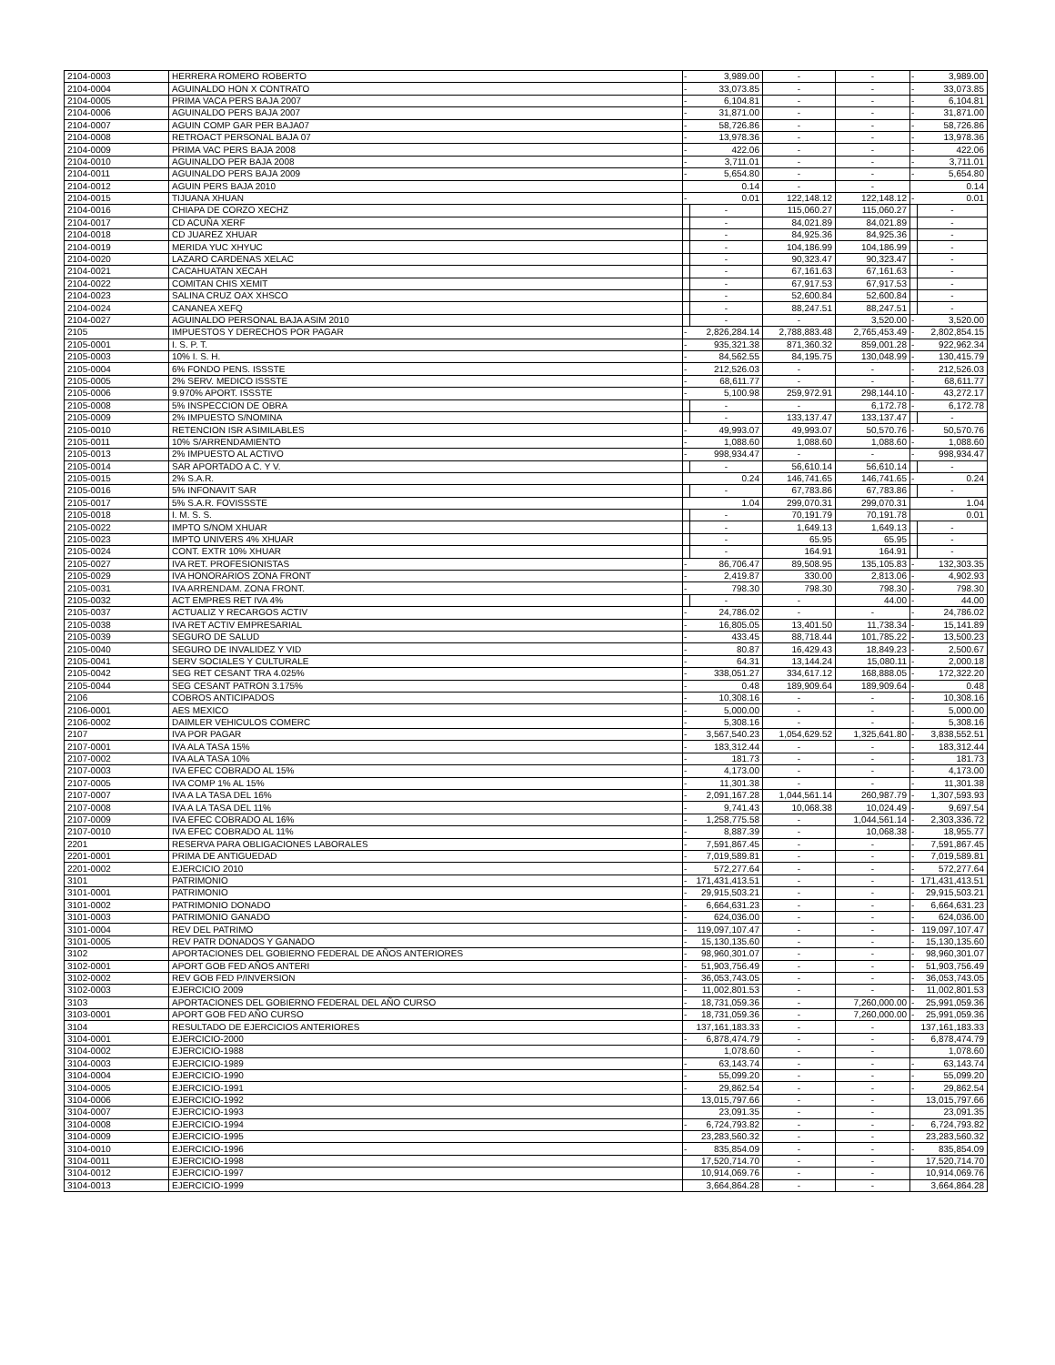| 2104-0003 | HERRERA ROMERO ROBERTO | - | 3,989.00 | - | - | - | 3,989.00 |
| 2104-0004 | AGUINALDO HON X CONTRATO | - | 33,073.85 | - | - | - | 33,073.85 |
| 2104-0005 | PRIMA VACA PERS BAJA 2007 | - | 6,104.81 | - | - | - | 6,104.81 |
| 2104-0006 | AGUINALDO PERS BAJA 2007 | - | 31,871.00 | - | - | - | 31,871.00 |
| 2104-0007 | AGUIN COMP GAR PER BAJA07 | - | 58,726.86 | - | - | - | 58,726.86 |
| 2104-0008 | RETROACT PERSONAL BAJA 07 | - | 13,978.36 | - | - | - | 13,978.36 |
| 2104-0009 | PRIMA VAC PERS BAJA 2008 | - | 422.06 | - | - | - | 422.06 |
| 2104-0010 | AGUINALDO PER BAJA 2008 | - | 3,711.01 | - | - | - | 3,711.01 |
| 2104-0011 | AGUINALDO PERS BAJA 2009 | - | 5,654.80 | - | - | - | 5,654.80 |
| 2104-0012 | AGUIN PERS BAJA 2010 | | 0.14 | - | - | | 0.14 |
| 2104-0015 | TIJUANA XHUAN | - | 0.01 | 122,148.12 | 122,148.12 | - | 0.01 |
| 2104-0016 | CHIAPA DE CORZO XECHZ | | - | 115,060.27 | 115,060.27 | | - |
| 2104-0017 | CD ACUÑA XERF | | - | 84,021.89 | 84,021.89 | | - |
| 2104-0018 | CD JUAREZ XHUAR | | - | 84,925.36 | 84,925.36 | | - |
| 2104-0019 | MERIDA YUC XHYUC | | - | 104,186.99 | 104,186.99 | | - |
| 2104-0020 | LAZARO CARDENAS XELAC | | - | 90,323.47 | 90,323.47 | | - |
| 2104-0021 | CACAHUATAN XECAH | | - | 67,161.63 | 67,161.63 | | - |
| 2104-0022 | COMITAN CHIS XEMIT | | - | 67,917.53 | 67,917.53 | | - |
| 2104-0023 | SALINA CRUZ OAX XHSCO | | - | 52,600.84 | 52,600.84 | | - |
| 2104-0024 | CANANEA XEFQ | | - | 88,247.51 | 88,247.51 | | - |
| 2104-0027 | AGUINALDO PERSONAL BAJA ASIM 2010 | | - | - | 3,520.00 | - | 3,520.00 |
| 2105 | IMPUESTOS Y DERECHOS POR PAGAR | - | 2,826,284.14 | 2,788,883.48 | 2,765,453.49 | - | 2,802,854.15 |
| 2105-0001 | I. S. P. T. | - | 935,321.38 | 871,360.32 | 859,001.28 | - | 922,962.34 |
| 2105-0003 | 10% I. S. H. | - | 84,562.55 | 84,195.75 | 130,048.99 | - | 130,415.79 |
| 2105-0004 | 6% FONDO PENS. ISSSTE | - | 212,526.03 | - | - | - | 212,526.03 |
| 2105-0005 | 2% SERV. MEDICO ISSSTE | - | 68,611.77 | - | - | - | 68,611.77 |
| 2105-0006 | 9.970% APORT. ISSSTE | - | 5,100.98 | 259,972.91 | 298,144.10 | - | 43,272.17 |
| 2105-0008 | 5% INSPECCION DE OBRA | | - | - | 6,172.78 | - | 6,172.78 |
| 2105-0009 | 2% IMPUESTO S/NOMINA | | - | 133,137.47 | 133,137.47 | | - |
| 2105-0010 | RETENCION ISR ASIMILABLES | - | 49,993.07 | 49,993.07 | 50,570.76 | - | 50,570.76 |
| 2105-0011 | 10% S/ARRENDAMIENTO | - | 1,088.60 | 1,088.60 | 1,088.60 | - | 1,088.60 |
| 2105-0013 | 2% IMPUESTO AL ACTIVO | - | 998,934.47 | - | - | - | 998,934.47 |
| 2105-0014 | SAR APORTADO A C. Y V. | | - | 56,610.14 | 56,610.14 | | - |
| 2105-0015 | 2% S.A.R. | | 0.24 | 146,741.65 | 146,741.65 | - | 0.24 |
| 2105-0016 | 5% INFONAVIT SAR | | - | 67,783.86 | 67,783.86 | | - |
| 2105-0017 | 5% S.A.R. FOVISSSTE | | 1.04 | 299,070.31 | 299,070.31 | | 1.04 |
| 2105-0018 | I. M. S. S. | | - | 70,191.79 | 70,191.78 | | 0.01 |
| 2105-0022 | IMPTO S/NOM XHUAR | | - | 1,649.13 | 1,649.13 | | - |
| 2105-0023 | IMPTO UNIVERS 4% XHUAR | | - | 65.95 | 65.95 | | - |
| 2105-0024 | CONT. EXTR 10% XHUAR | | - | 164.91 | 164.91 | | - |
| 2105-0027 | IVA RET. PROFESIONISTAS | - | 86,706.47 | 89,508.95 | 135,105.83 | - | 132,303.35 |
| 2105-0029 | IVA HONORARIOS ZONA FRONT | - | 2,419.87 | 330.00 | 2,813.06 | - | 4,902.93 |
| 2105-0031 | IVA ARRENDAM. ZONA FRONT. | - | 798.30 | 798.30 | 798.30 | - | 798.30 |
| 2105-0032 | ACT EMPRES RET IVA 4% | | - | - | 44.00 | - | 44.00 |
| 2105-0037 | ACTUALIZ Y RECARGOS ACTIV | - | 24,786.02 | - | - | - | 24,786.02 |
| 2105-0038 | IVA RET ACTIV EMPRESARIAL | - | 16,805.05 | 13,401.50 | 11,738.34 | - | 15,141.89 |
| 2105-0039 | SEGURO DE SALUD | - | 433.45 | 88,718.44 | 101,785.22 | - | 13,500.23 |
| 2105-0040 | SEGURO DE INVALIDEZ Y VID | - | 80.87 | 16,429.43 | 18,849.23 | - | 2,500.67 |
| 2105-0041 | SERV SOCIALES Y CULTURALE | - | 64.31 | 13,144.24 | 15,080.11 | - | 2,000.18 |
| 2105-0042 | SEG RET CESANT TRA 4.025% | - | 338,051.27 | 334,617.12 | 168,888.05 | - | 172,322.20 |
| 2105-0044 | SEG CESANT PATRON 3.175% | - | 0.48 | 189,909.64 | 189,909.64 | - | 0.48 |
| 2106 | COBROS ANTICIPADOS | - | 10,308.16 | - | - | - | 10,308.16 |
| 2106-0001 | AES MEXICO | - | 5,000.00 | - | - | - | 5,000.00 |
| 2106-0002 | DAIMLER VEHICULOS COMERC | - | 5,308.16 | - | - | - | 5,308.16 |
| 2107 | IVA POR PAGAR | - | 3,567,540.23 | 1,054,629.52 | 1,325,641.80 | - | 3,838,552.51 |
| 2107-0001 | IVA ALA TASA 15% | - | 183,312.44 | - | - | - | 183,312.44 |
| 2107-0002 | IVA ALA TASA 10% | - | 181.73 | - | - | - | 181.73 |
| 2107-0003 | IVA EFEC COBRADO AL 15% | - | 4,173.00 | - | - | - | 4,173.00 |
| 2107-0005 | IVA COMP 1% AL 15% | - | 11,301.38 | - | - | - | 11,301.38 |
| 2107-0007 | IVA A LA TASA DEL 16% | - | 2,091,167.28 | 1,044,561.14 | 260,987.79 | - | 1,307,593.93 |
| 2107-0008 | IVA A LA TASA DEL 11% | - | 9,741.43 | 10,068.38 | 10,024.49 | - | 9,697.54 |
| 2107-0009 | IVA EFEC COBRADO AL 16% | - | 1,258,775.58 | - | 1,044,561.14 | - | 2,303,336.72 |
| 2107-0010 | IVA EFEC COBRADO AL 11% | - | 8,887.39 | - | 10,068.38 | - | 18,955.77 |
| 2201 | RESERVA PARA OBLIGACIONES LABORALES | - | 7,591,867.45 | - | - | - | 7,591,867.45 |
| 2201-0001 | PRIMA DE ANTIGUEDAD | - | 7,019,589.81 | - | - | - | 7,019,589.81 |
| 2201-0002 | EJERCICIO 2010 | - | 572,277.64 | - | - | - | 572,277.64 |
| 3101 | PATRIMONIO | - | 171,431,413.51 | - | - | - | 171,431,413.51 |
| 3101-0001 | PATRIMONIO | - | 29,915,503.21 | - | - | - | 29,915,503.21 |
| 3101-0002 | PATRIMONIO DONADO | - | 6,664,631.23 | - | - | - | 6,664,631.23 |
| 3101-0003 | PATRIMONIO GANADO | - | 624,036.00 | - | - | - | 624,036.00 |
| 3101-0004 | REV DEL PATRIMO | - | 119,097,107.47 | - | - | - | 119,097,107.47 |
| 3101-0005 | REV PATR DONADOS Y GANADO | - | 15,130,135.60 | - | - | - | 15,130,135.60 |
| 3102 | APORTACIONES DEL GOBIERNO FEDERAL DE AÑOS ANTERIORES | - | 98,960,301.07 | - | - | - | 98,960,301.07 |
| 3102-0001 | APORT GOB FED AÑOS ANTERI | - | 51,903,756.49 | - | - | - | 51,903,756.49 |
| 3102-0002 | REV GOB FED P/INVERSION | - | 36,053,743.05 | - | - | - | 36,053,743.05 |
| 3102-0003 | EJERCICIO 2009 | - | 11,002,801.53 | - | - | - | 11,002,801.53 |
| 3103 | APORTACIONES DEL GOBIERNO FEDERAL DEL AÑO CURSO | - | 18,731,059.36 | - | 7,260,000.00 | - | 25,991,059.36 |
| 3103-0001 | APORT GOB FED AÑO CURSO | - | 18,731,059.36 | - | 7,260,000.00 | - | 25,991,059.36 |
| 3104 | RESULTADO DE EJERCICIOS ANTERIORES | | 137,161,183.33 | - | - | | 137,161,183.33 |
| 3104-0001 | EJERCICIO-2000 | - | 6,878,474.79 | - | - | - | 6,878,474.79 |
| 3104-0002 | EJERCICIO-1988 | | 1,078.60 | - | - | | 1,078.60 |
| 3104-0003 | EJERCICIO-1989 | - | 63,143.74 | - | - | - | 63,143.74 |
| 3104-0004 | EJERCICIO-1990 | - | 55,099.20 | - | - | - | 55,099.20 |
| 3104-0005 | EJERCICIO-1991 | - | 29,862.54 | - | - | - | 29,862.54 |
| 3104-0006 | EJERCICIO-1992 | | 13,015,797.66 | - | - | | 13,015,797.66 |
| 3104-0007 | EJERCICIO-1993 | | 23,091.35 | - | - | | 23,091.35 |
| 3104-0008 | EJERCICIO-1994 | - | 6,724,793.82 | - | - | - | 6,724,793.82 |
| 3104-0009 | EJERCICIO-1995 | | 23,283,560.32 | - | - | | 23,283,560.32 |
| 3104-0010 | EJERCICIO-1996 | - | 835,854.09 | - | - | - | 835,854.09 |
| 3104-0011 | EJERCICIO-1998 | | 17,520,714.70 | - | - | | 17,520,714.70 |
| 3104-0012 | EJERCICIO-1997 | | 10,914,069.76 | - | - | | 10,914,069.76 |
| 3104-0013 | EJERCICIO-1999 | | 3,664,864.28 | - | - | | 3,664,864.28 |